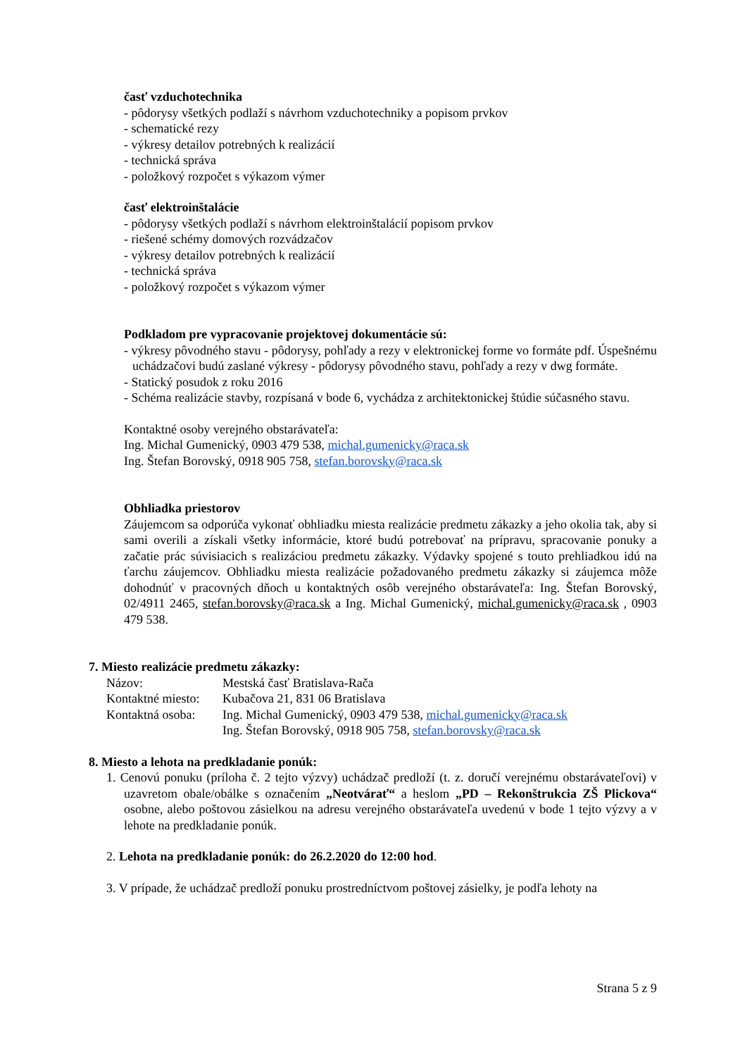časť vzduchotechnika
- pôdorysy všetkých podlaží s návrhom vzduchotechniky a popisom prvkov
- schematické rezy
- výkresy detailov potrebných k realizácií
- technická správa
- položkový rozpočet s výkazom výmer
časť elektroinštalácie
- pôdorysy všetkých podlaží s návrhom elektroinštalácií popisom prvkov
- riešené schémy domových rozvádzačov
- výkresy detailov potrebných k realizácií
- technická správa
- položkový rozpočet s výkazom výmer
Podkladom pre vypracovanie projektovej dokumentácie sú:
- výkresy pôvodného stavu - pôdorysy, pohľady a rezy v elektronickej forme vo formáte pdf. Úspešnému uchádzačovi budú zaslané výkresy - pôdorysy pôvodného stavu, pohľady a rezy v dwg formáte.
- Statický posudok z roku 2016
- Schéma realizácie stavby, rozpísaná v bode 6, vychádza z architektonickej štúdie súčasného stavu.
Kontaktné osoby verejného obstarávateľa:
Ing. Michal Gumenický, 0903 479 538, michal.gumenicky@raca.sk
Ing. Štefan Borovský, 0918 905 758, stefan.borovsky@raca.sk
Obhliadka priestorov
Záujemcom sa odporúča vykonať obhliadku miesta realizácie predmetu zákazky a jeho okolia tak, aby si sami overili a získali všetky informácie, ktoré budú potrebovať na prípravu, spracovanie ponuky a začatie prác súvisiacich s realizáciou predmetu zákazky. Výdavky spojené s touto prehliadkou idú na ťarchu záujemcov. Obhliadku miesta realizácie požadovaného predmetu zákazky si záujemca môže dohodnúť v pracovných dňoch u kontaktných osôb verejného obstarávateľa: Ing. Štefan Borovský, 02/4911 2465, stefan.borovsky@raca.sk a Ing. Michal Gumenický, michal.gumenicky@raca.sk , 0903 479 538.
7. Miesto realizácie predmetu zákazky:
| Názov: | Mestská časť Bratislava-Rača |
| Kontaktné miesto: | Kubačova 21, 831 06 Bratislava |
| Kontaktná osoba: | Ing. Michal Gumenický, 0903 479 538, michal.gumenicky@raca.sk Ing. Štefan Borovský, 0918 905 758, stefan.borovsky@raca.sk |
8. Miesto a lehota na predkladanie ponúk:
1. Cenovú ponuku (príloha č. 2 tejto výzvy) uchádzač predloží (t. z. doručí verejnému obstarávateľovi) v uzavretom obale/obálke s označením „Neotvárať“ a heslom „PD – Rekonštrukcia ZŠ Plickova“ osobne, alebo poštovou zásielkou na adresu verejného obstarávateľa uvedenú v bode 1 tejto výzvy a v lehote na predkladanie ponúk.
2. Lehota na predkladanie ponúk: do 26.2.2020 do 12:00 hod.
3. V prípade, že uchádzač predloží ponuku prostredníctvom poštovej zásielky, je podľa lehoty na
Strana 5 z 9